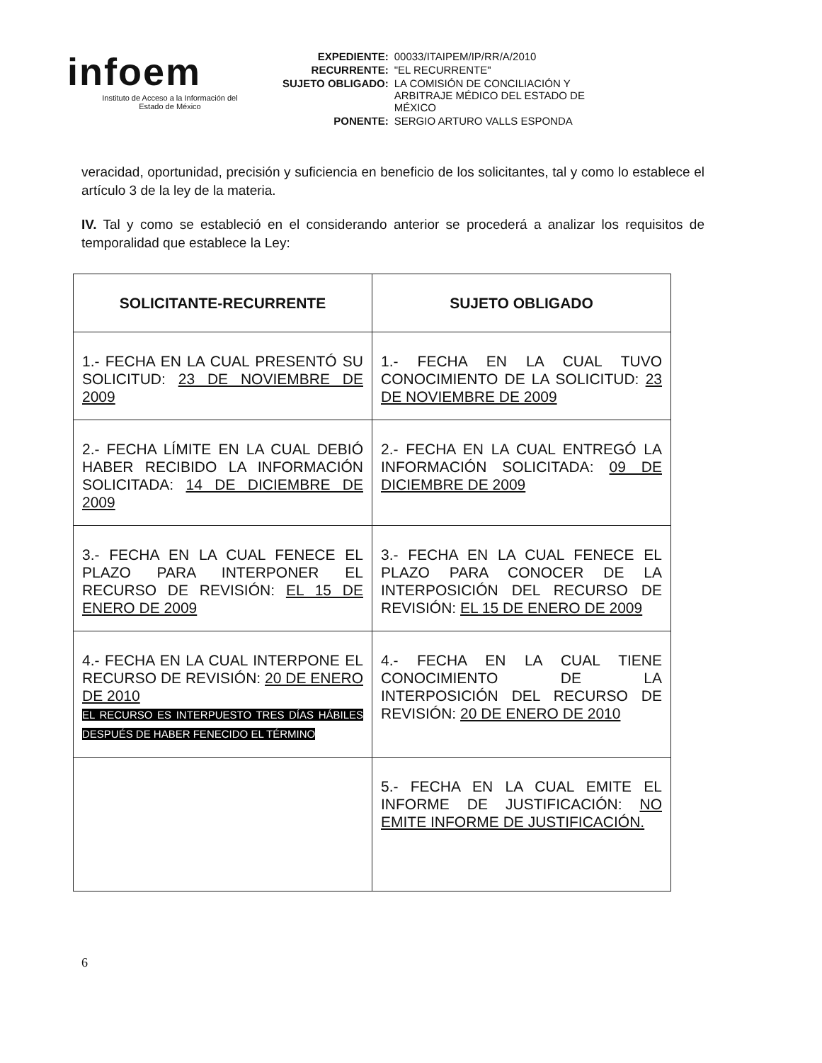infoem
Instituto de Acceso a la Información del
Estado de México
| EXPEDIENTE: | 00033/ITAIPEM/IP/RR/A/2010 |
| RECURRENTE: | "EL RECURRENTE" |
| SUJETO OBLIGADO: | LA COMISIÓN DE CONCILIACIÓN Y ARBITRAJE MÉDICO DEL ESTADO DE MÉXICO |
| PONENTE: | SERGIO ARTURO VALLS ESPONDA |
veracidad, oportunidad, precisión y suficiencia en beneficio de los solicitantes, tal y como lo establece el artículo 3 de la ley de la materia.
IV. Tal y como se estableció en el considerando anterior se procederá a analizar los requisitos de temporalidad que establece la Ley:
| SOLICITANTE-RECURRENTE | SUJETO OBLIGADO |
| --- | --- |
| 1.- FECHA EN LA CUAL PRESENTÓ SU SOLICITUD: 23 DE NOVIEMBRE DE 2009 | 1.- FECHA EN LA CUAL TUVO CONOCIMIENTO DE LA SOLICITUD: 23 DE NOVIEMBRE DE 2009 |
| 2.- FECHA LÍMITE EN LA CUAL DEBIÓ HABER RECIBIDO LA INFORMACIÓN SOLICITADA: 14 DE DICIEMBRE DE 2009 | 2.- FECHA EN LA CUAL ENTREGÓ LA INFORMACIÓN SOLICITADA: 09 DE DICIEMBRE DE 2009 |
| 3.- FECHA EN LA CUAL FENECE EL PLAZO PARA INTERPONER EL RECURSO DE REVISIÓN: EL 15 DE ENERO DE 2009 | 3.- FECHA EN LA CUAL FENECE EL PLAZO PARA CONOCER DE LA INTERPOSICIÓN DEL RECURSO DE REVISIÓN: EL 15 DE ENERO DE 2009 |
| 4.- FECHA EN LA CUAL INTERPONE EL RECURSO DE REVISIÓN: 20 DE ENERO DE 2010 EL RECURSO ES INTERPUESTO TRES DÍAS HÁBILES DESPUÉS DE HABER FENECIDO EL TÉRMINO | 4.- FECHA EN LA CUAL TIENE CONOCIMIENTO DE LA INTERPOSICIÓN DEL RECURSO DE REVISIÓN: 20 DE ENERO DE 2010 |
| | 5.- FECHA EN LA CUAL EMITE EL INFORME DE JUSTIFICACIÓN: NO EMITE INFORME DE JUSTIFICACIÓN. |
6